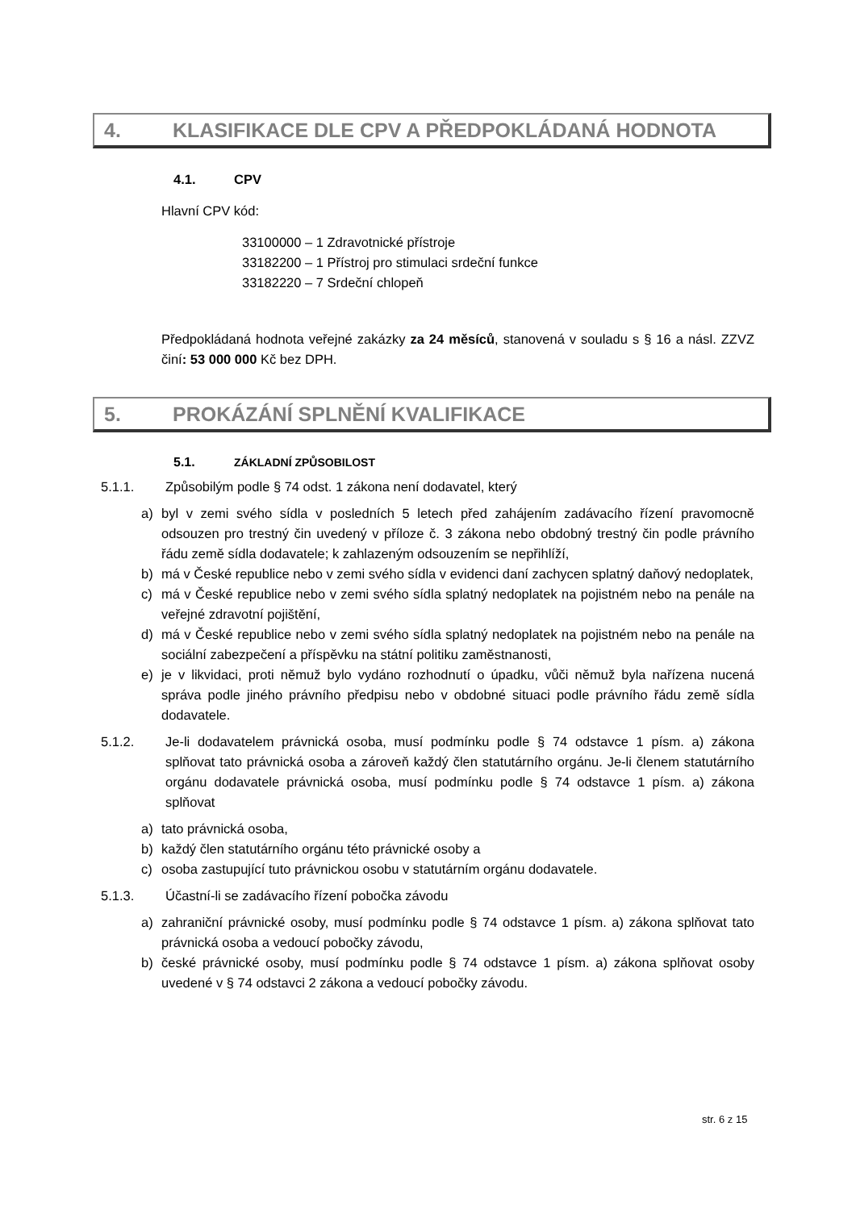4. KLASIFIKACE DLE CPV A PŘEDPOKLÁDANÁ HODNOTA
4.1. CPV
Hlavní CPV kód:
33100000 – 1 Zdravotnické přístroje
33182200 – 1 Přístroj pro stimulaci srdeční funkce
33182220 – 7 Srdeční chlopeň
Předpokládaná hodnota veřejné zakázky za 24 měsíců, stanovená v souladu s § 16 a násl. ZZVZ činí: 53 000 000 Kč bez DPH.
5. PROKÁZÁNÍ SPLNĚNÍ KVALIFIKACE
5.1. ZÁKLADNÍ ZPŮSOBILOST
5.1.1. Způsobilým podle § 74 odst. 1 zákona není dodavatel, který
a) byl v zemi svého sídla v posledních 5 letech před zahájením zadávacího řízení pravomocně odsouzen pro trestný čin uvedený v příloze č. 3 zákona nebo obdobný trestný čin podle právního řádu země sídla dodavatele; k zahlazeným odsouzením se nepřihlíží,
b) má v České republice nebo v zemi svého sídla v evidenci daní zachycen splatný daňový nedoplatek,
c) má v České republice nebo v zemi svého sídla splatný nedoplatek na pojistném nebo na penále na veřejné zdravotní pojištění,
d) má v České republice nebo v zemi svého sídla splatný nedoplatek na pojistném nebo na penále na sociální zabezpečení a příspěvku na státní politiku zaměstnanosti,
e) je v likvidaci, proti němuž bylo vydáno rozhodnutí o úpadku, vůči němuž byla nařízena nucená správa podle jiného právního předpisu nebo v obdobné situaci podle právního řádu země sídla dodavatele.
5.1.2. Je-li dodavatelem právnická osoba, musí podmínku podle § 74 odstavce 1 písm. a) zákona splňovat tato právnická osoba a zároveň každý člen statutárního orgánu. Je-li členem statutárního orgánu dodavatele právnická osoba, musí podmínku podle § 74 odstavce 1 písm. a) zákona splňovat
a) tato právnická osoba,
b) každý člen statutárního orgánu této právnické osoby a
c) osoba zastupující tuto právnickou osobu v statutárním orgánu dodavatele.
5.1.3. Účastní-li se zadávacího řízení pobočka závodu
a) zahraniční právnické osoby, musí podmínku podle § 74 odstavce 1 písm. a) zákona splňovat tato právnická osoba a vedoucí pobočky závodu,
b) české právnické osoby, musí podmínku podle § 74 odstavce 1 písm. a) zákona splňovat osoby uvedené v § 74 odstavci 2 zákona a vedoucí pobočky závodu.
str. 6 z 15